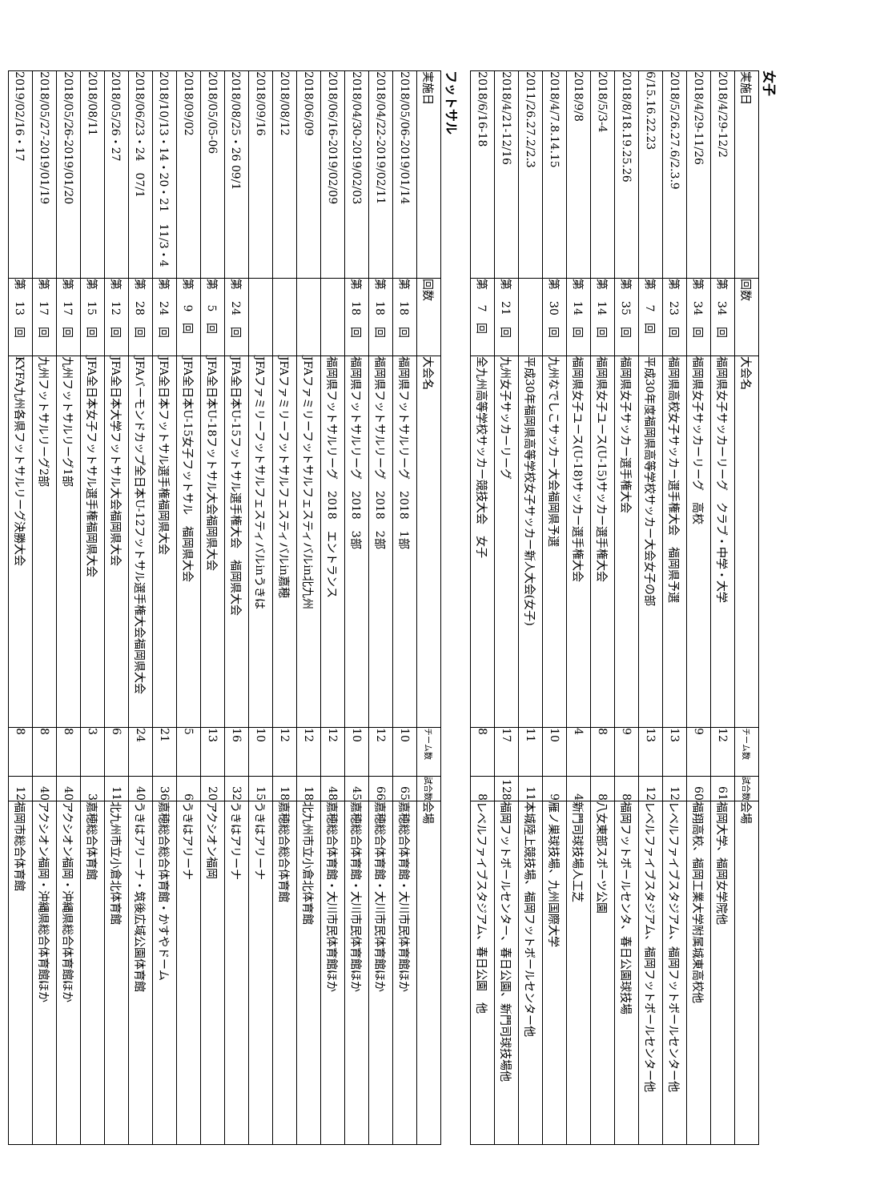女子
| 実施日 | 回数 | 大会名 | チーム数 | 試合数 | 会場 |
| --- | --- | --- | --- | --- | --- |
| 2018/4/29-12/2 | 第 34 回 | 福岡県女子サッカーリーグ クラブ・中学・大学 | 12 | 61 | 福岡大学、福岡女学院他 |
| 2018/4/29-11/26 | 第 34 回 | 福岡県女子サッカーリーグ 高校 | 9 | 60 | 福翔高校、福岡工業大学附属城東高校他 |
| 2018/5/26.27.6/2.3.9 | 第 23 回 | 福岡県高校女子サッカー選手権大会 福岡県予選 | 13 | 12 | レベルファイブスタジアム、福岡フットボールセンター他 |
| 6/15.16.22.23 | 第 7 回 | 平成30年度福岡県高等学校サッカー大会女子の部 | 13 | 12 | レベルファイブスタジアム、福岡フットボールセンター他 |
| 2018/8/18.19.25.26 | 第 35 回 | 福岡県女子サッカー選手権大会 | 9 | 8 | 福岡フットボールセンタ、春日公園球技場 |
| 2018/5/3-4 | 第 14 回 | 福岡県女子ユース(U-15)サッカー選手権大会 | 8 | 8 | 八女東部スポーツ公園 |
| 2018/9/8 | 第 14 回 | 福岡県女子ユース(U-18)サッカー選手権大会 | 4 | 4 | 新門司球技場人工芝 |
| 2018/4/7.8.14.15 | 第 30 回 | 九州なでしこサッカー大会福岡県予選 | 10 | 9 | 雁ノ巣球技場、九州国際大学 |
| 2011/26.27.2/2.3 | | 平成30年福岡県高等学校女子サッカー新人大会(女子) | 11 | 11 | 本城陸上競技場、福岡フットボールセンター他 |
| 2018/4/21-12/16 | 第 21 回 | 九州女子サッカーリーグ | 17 | 128 | 福岡フットボールセンター、春日公園、新門司球技場他 |
| 2018/6/16-18 | 第 7 回 | 全九州高等学校サッカー競技大会 女子 | 8 | 8 | レベルファイブスタジアム、春日公園 他 |
フットサル
| 実施日 | 回数 | 大会名 | チーム数 | 試合数 | 会場 |
| --- | --- | --- | --- | --- | --- |
| 2018/05/06-2019/01/14 | 第 18 回 | 福岡県フットサルリーグ 2018 1部 | 10 | 65 | 嘉穂総合体育館・大川市民体育館ほか |
| 2018/04/22-2019/02/11 | 第 18 回 | 福岡県フットサルリーグ 2018 2部 | 12 | 66 | 嘉穂総合体育館・大川市民体育館ほか |
| 2018/04/30-2019/02/03 | 第 18 回 | 福岡県フットサルリーグ 2018 3部 | 10 | 45 | 嘉穂総合体育館・大川市民体育館ほか |
| 2018/06/16-2019/02/09 | | 福岡県フットサルリーグ 2018 エントランス | 12 | 48 | 嘉穂総合体育館・大川市民体育館ほか |
| 2018/06/09 | | JFAファミリーフットサルフェスティバルin北九州 | 12 | 18 | 北九州市立小倉北体育館 |
| 2018/08/12 | | JFAファミリーフットサルフェスティバルin嘉穂 | 12 | 18 | 嘉穂総合総合体育館 |
| 2018/09/16 | | JFAファミリーフットサルフェスティバルinうきは | 10 | 15 | うきはアリーナ |
| 2018/08/25・26 09/1 | 第 24 回 | JFA全日本U-15フットサル選手権大会 福岡県大会 | 16 | 32 | うきはアリーナ |
| 2018/05/05-06 | 第 5 回 | JFA全日本U-18フットサル大会福岡県大会 | 13 | 20 | アクシオン福岡 |
| 2018/09/02 | 第 9 回 | JFA全日本U-15女子フットサル 福岡県大会 | 5 | 6 | うきはアリーナ |
| 2018/10/13・14・20・21 11/3・4 | 第 24 回 | JFA全日本フットサル選手権福岡県大会 | 21 | 36 | 嘉穂総合総合体育館・かすやドーム |
| 2018/06/23・24 07/1 | 第 28 回 | JFAバーモンドカップ全日本U-12フットサル選手権大会福岡県大会 | 24 | 40 | うきはアリーナ・筑後広域公園体育館 |
| 2018/05/26・27 | 第 12 回 | JFA全日本大学フットサル大会福岡県大会 | 6 | 11 | 北九州市立小倉北体育館 |
| 2018/08/11 | 第 15 回 | JFA全日本女子フットサル選手権福岡県大会 | 3 | 3 | 嘉穂総合体育館 |
| 2018/05/26-2019/01/20 | 第 17 回 | 九州フットサルリーグ1部 | 8 | 40 | アクシオン福岡・沖縄県総合体育館ほか |
| 2018/05/27-2019/01/19 | 第 17 回 | 九州フットサルリーグ2部 | 8 | 40 | アクシオン福岡・沖縄県総合体育館ほか |
| 2019/02/16・17 | 第 13 回 | KYFA九州各県フットサルリーグ決勝大会 | 8 | 12 | 福岡市総合体育館 |